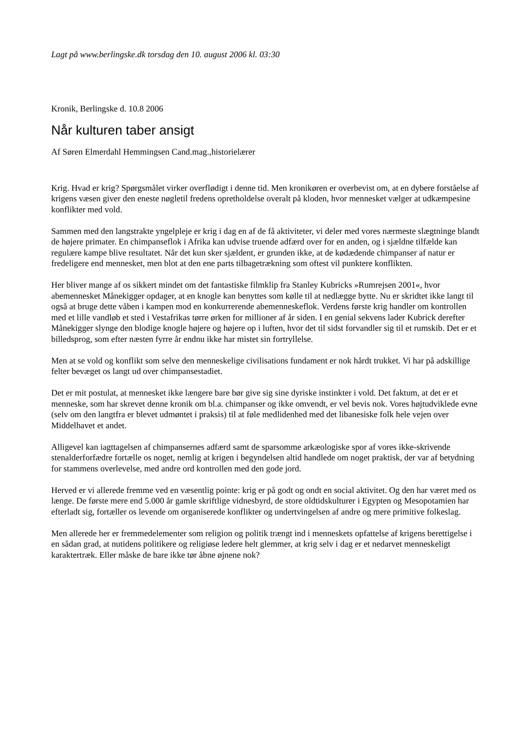Lagt på www.berlingske.dk torsdag den 10. august 2006 kl. 03:30
Kronik, Berlingske d. 10.8 2006
Når kulturen taber ansigt
Af Søren Elmerdahl Hemmingsen Cand.mag.,historielærer
Krig. Hvad er krig? Spørgsmålet virker overflødigt i denne tid. Men kronikøren er overbevist om, at en dybere forståelse af krigens væsen giver den eneste nøgletil fredens opretholdelse overalt på kloden, hvor mennesket vælger at udkæmpesine konflikter med vold.
Sammen med den langstrakte yngelpleje er krig i dag en af de få aktiviteter, vi deler med vores nærmeste slægtninge blandt de højere primater. En chimpanseflok i Afrika kan udvise truende adfærd over for en anden, og i sjældne tilfælde kan regulære kampe blive resultatet. Når det kun sker sjældent, er grunden ikke, at de kødædende chimpanser af natur er fredeligere end mennesket, men blot at den ene parts tilbagetrækning som oftest vil punktere konflikten.
Her bliver mange af os sikkert mindet om det fantastiske filmklip fra Stanley Kubricks »Rumrejsen 2001«, hvor abemennesket Månekigger opdager, at en knogle kan benyttes som kølle til at nedlægge bytte. Nu er skridtet ikke langt til også at bruge dette våben i kampen mod en konkurrerende abemenneskeflok. Verdens første krig handler om kontrollen med et lille vandløb et sted i Vestafrikas tørre ørken for millioner af år siden. I en genial sekvens lader Kubrick derefter Månekigger slynge den blodige knogle højere og højere op i luften, hvor det til sidst forvandler sig til et rumskib. Det er et billedsprog, som efter næsten fyrre år endnu ikke har mistet sin fortryllelse.
Men at se vold og konflikt som selve den menneskelige civilisations fundament er nok hårdt trukket. Vi har på adskillige felter bevæget os langt ud over chimpansestadiet.
Det er mit postulat, at mennesket ikke længere bare bør give sig sine dyriske instinkter i vold. Det faktum, at det er et menneske, som har skrevet denne kronik om bl.a. chimpanser og ikke omvendt, er vel bevis nok. Vores højtudviklede evne (selv om den langtfra er blevet udmøntet i praksis) til at føle medlidenhed med det libanesiske folk hele vejen over Middelhavet et andet.
Alligevel kan iagttagelsen af chimpansernes adfærd samt de sparsomme arkæologiske spor af vores ikke-skrivende stenalderforfædre fortælle os noget, nemlig at krigen i begyndelsen altid handlede om noget praktisk, der var af betydning for stammens overlevelse, med andre ord kontrollen med den gode jord.
Herved er vi allerede fremme ved en væsentlig pointe: krig er på godt og ondt en social aktivitet. Og den har været med os længe. De første mere end 5.000 år gamle skriftlige vidnesbyrd, de store oldtidskulturer i Egypten og Mesopotamien har efterladt sig, fortæller os levende om organiserede konflikter og undertvingelsen af andre og mere primitive folkeslag.
Men allerede her er fremmedelementer som religion og politik trængt ind i menneskets opfattelse af krigens berettigelse i en sådan grad, at nutidens politikere og religiøse ledere helt glemmer, at krig selv i dag er et nedarvet menneskeligt karaktertræk. Eller måske de bare ikke tør åbne øjnene nok?